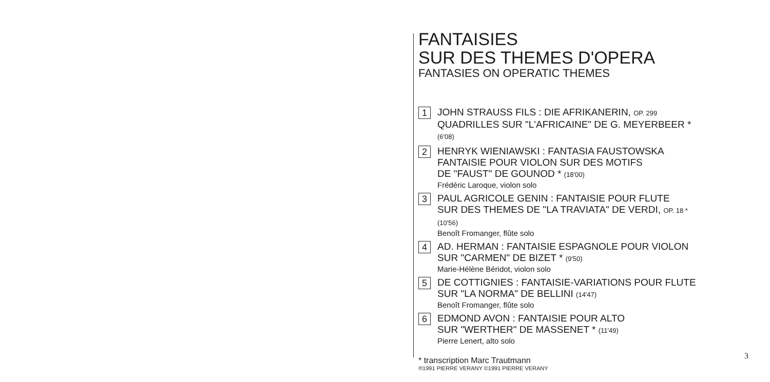FANTAISIES
SUR DES THEMES D'OPERA
FANTASIES ON OPERATIC THEMES
1
JOHN STRAUSS FILS : DIE AFRIKANERIN, OP. 299
QUADRILLES SUR "L'AFRICAINE" DE G. MEYERBEER * (6'08)
2
HENRYK WIENIAWSKI : FANTASIA FAUSTOWSKA
FANTAISIE POUR VIOLON SUR DES MOTIFS
DE "FAUST" DE GOUNOD * (18'00)
Frédéric Laroque, violon solo
3
PAUL AGRICOLE GENIN : FANTAISIE POUR FLUTE
SUR DES THEMES DE "LA TRAVIATA" DE VERDI, OP. 18 * (10'56)
Benoît Fromanger, flûte solo
4
AD. HERMAN : FANTAISIE ESPAGNOLE POUR VIOLON
SUR "CARMEN" DE BIZET * (9'50)
Marie-Hélène Béridot, violon solo
5
DE COTTIGNIES : FANTAISIE-VARIATIONS POUR FLUTE
SUR "LA NORMA" DE BELLINI (14'47)
Benoît Fromanger, flûte solo
6
EDMOND AVON : FANTAISIE POUR ALTO
SUR "WERTHER" DE MASSENET * (11'49)
Pierre Lenert, alto solo
* transcription Marc Trautmann
℗1991 PIERRE VERANY ©1991 PIERRE VERANY
3